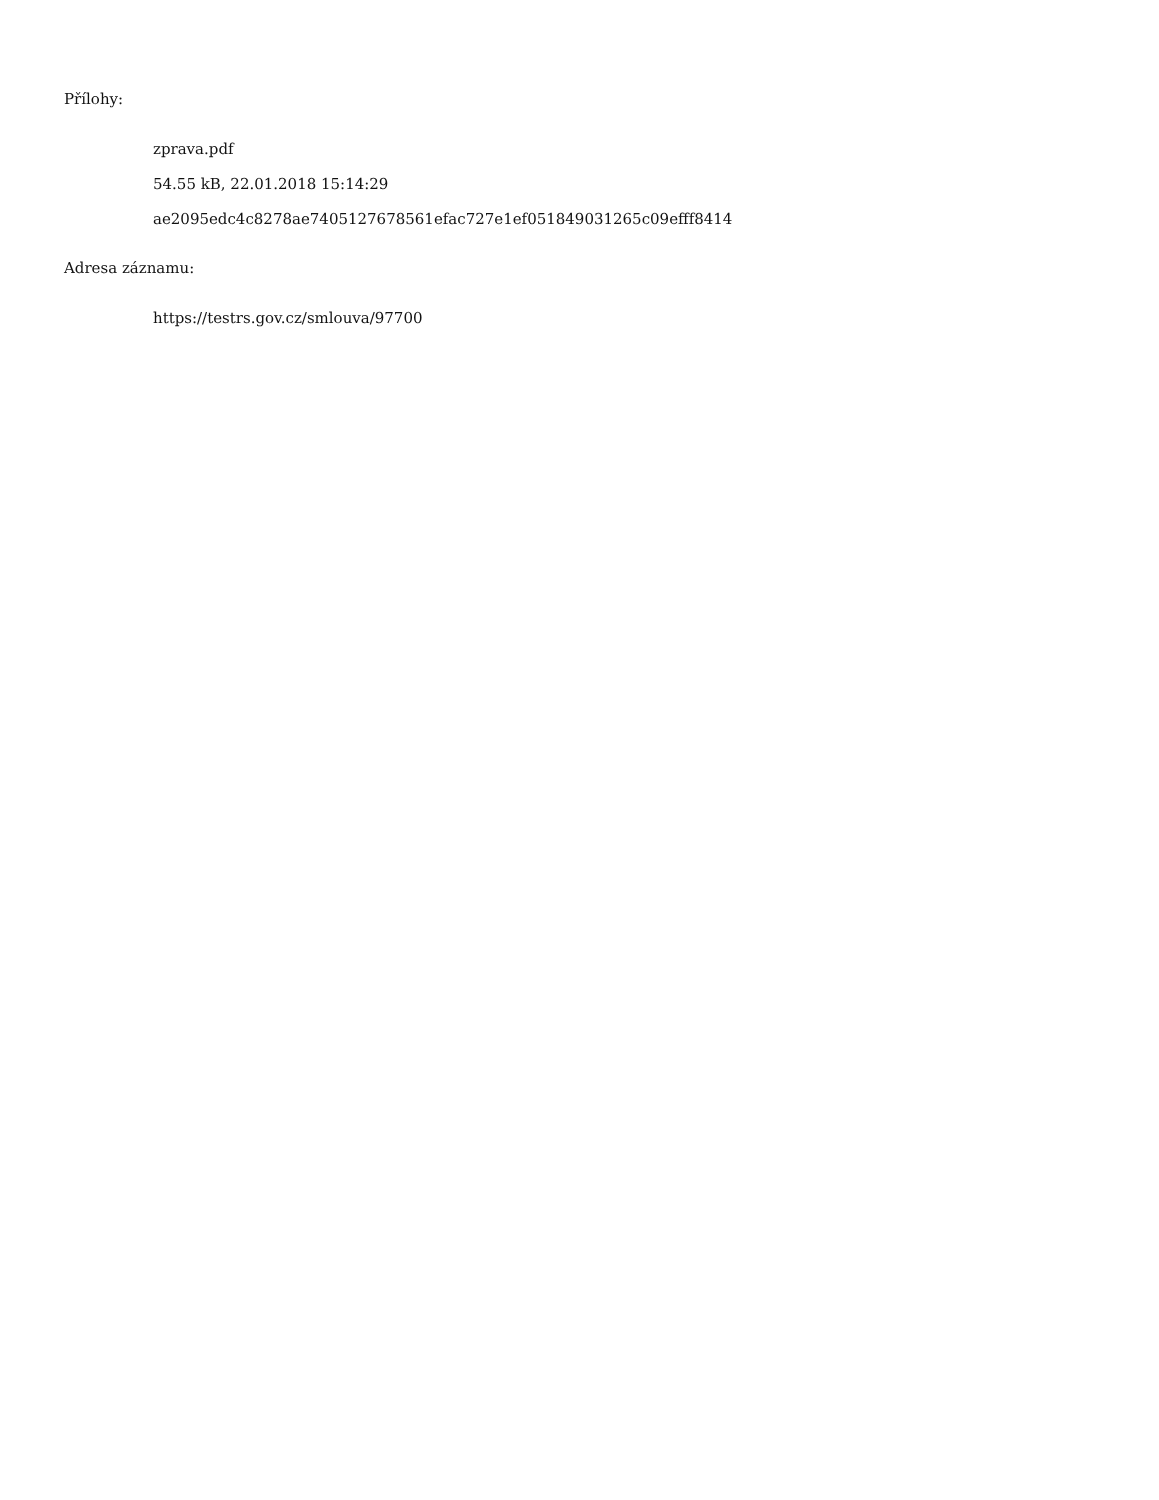Přílohy:
zprava.pdf
54.55 kB, 22.01.2018 15:14:29
ae2095edc4c8278ae7405127678561efac727e1ef051849031265c09efff8414
Adresa záznamu:
https://testrs.gov.cz/smlouva/97700